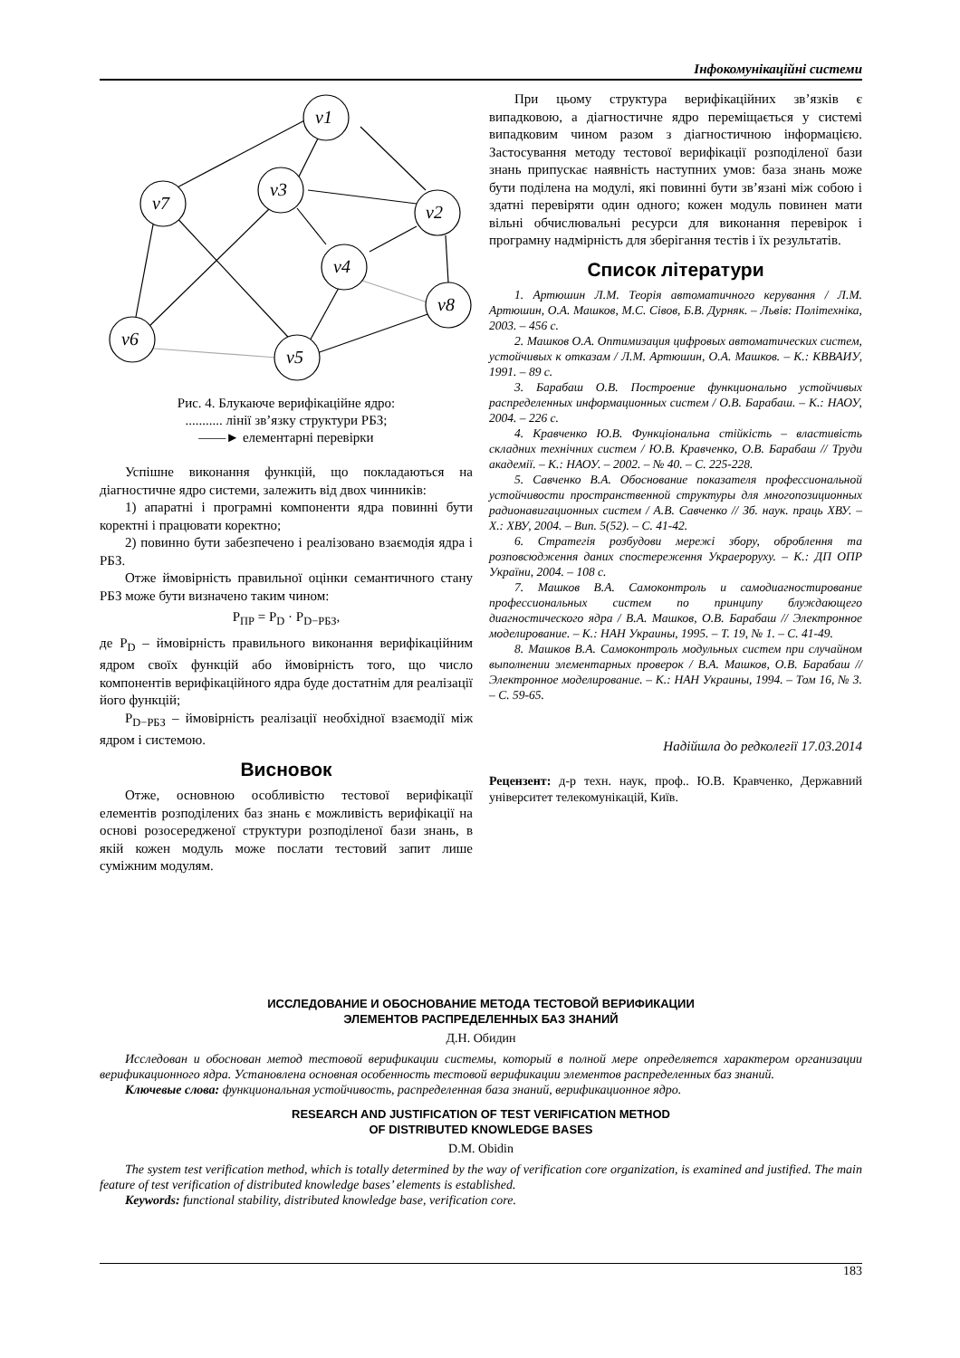Інфокомунікаційні системи
v1
v3
v7
v2
v4
v8
v6
v5
Рис. 4. Блукаюче верифікаційне ядро:
........... лінії зв’язку структури РБЗ;
——► елементарні перевірки
Успішне виконання функцій, що покладаються на діагностичне ядро системи, залежить від двох чинників:
1) апаратні і програмні компоненти ядра повинні бути коректні і працювати коректно;
2) повинно бути забезпечено і реалізовано взаємодія ядра і РБЗ.
Отже ймовірність правильної оцінки семантичного стану РБЗ може бути визначено таким чином:
P<sub>ПР</sub> = P<sub>D</sub> · P<sub>D−РБЗ</sub>,
де P<sub>D</sub> – ймовірність правильного виконання верифікаційним ядром своїх функцій або ймовірність того, що число компонентів верифікаційного ядра буде достатнім для реалізації його функцій;
P<sub>D−РБЗ</sub> – ймовірність реалізації необхідної взаємодії між ядром і системою.
Висновок
Отже, основною особливістю тестової верифікації елементів розподілених баз знань є можливість верифікації на основі розосередженої структури розподіленої бази знань, в якій кожен модуль може послати тестовий запит лише суміжним модулям.
При цьому структура верифікаційних зв’язків є випадковою, а діагностичне ядро переміщається у системі випадковим чином разом з діагностичною інформацією. Застосування методу тестової верифікації розподіленої бази знань припускає наявність наступних умов: база знань може бути поділена на модулі, які повинні бути зв’язані між собою і здатні перевіряти один одного; кожен модуль повинен мати вільні обчислювальні ресурси для виконання перевірок і програмну надмірність для зберігання тестів і їх результатів.
Список літератури
1. Артюшин Л.М. Теорія автоматичного керування / Л.М. Артюшин, О.А. Машков, М.С. Сівов, Б.В. Дурняк. – Львів: Політехніка, 2003. – 456 с.
2. Машков О.А. Оптимизация цифровых автоматических систем, устойчивых к отказам / Л.М. Артюшин, О.А. Машков. – К.: КВВАИУ, 1991. – 89 с.
3. Барабаш О.В. Построение функционально устойчивых распределенных информационных систем / О.В. Барабаш. – К.: НАОУ, 2004. – 226 с.
4. Кравченко Ю.В. Функціональна стійкість – властивість складних технічних систем / Ю.В. Кравченко, О.В. Барабаш // Труди академії. – К.: НАОУ. – 2002. – № 40. – С. 225-228.
5. Савченко В.А. Обоснование показателя профессиональной устойчивости пространственной структуры для многопозиционных радионавигационных систем / А.В. Савченко // Зб. наук. праць ХВУ. – Х.: ХВУ, 2004. – Вип. 5(52). – С. 41-42.
6. Стратегія розбудови мережі збору, оброблення та розповсюдження даних спостереження Украероруху. – К.: ДП ОПР України, 2004. – 108 с.
7. Машков В.А. Самоконтроль и самодиагностирование профессиональных систем по принципу блуждающего диагностического ядра / В.А. Машков, О.В. Барабаш // Электронное моделирование. – К.: НАН Украины, 1995. – Т. 19, № 1. – С. 41-49.
8. Машков В.А. Самоконтроль модульных систем при случайном выполнении элементарных проверок / В.А. Машков, О.В. Барабаш // Электронное моделирование. – К.: НАН Украины, 1994. – Том 16, № 3. – С. 59-65.
Надійшла до редколегії 17.03.2014
Рецензент: д-р техн. наук, проф.. Ю.В. Кравченко, Державний університет телекомунікацій, Київ.
ИССЛЕДОВАНИЕ И ОБОСНОВАНИЕ МЕТОДА ТЕСТОВОЙ ВЕРИФИКАЦИИ
ЭЛЕМЕНТОВ РАСПРЕДЕЛЕННЫХ БАЗ ЗНАНИЙ
Д.Н. Обидин
Исследован и обоснован метод тестовой верификации системы, который в полной мере определяется характером организации верификационного ядра. Установлена основная особенность тестовой верификации элементов распределенных баз знаний.
Ключевые слова: функциональная устойчивость, распределенная база знаний, верификационное ядро.
RESEARCH AND JUSTIFICATION OF TEST VERIFICATION METHOD
OF DISTRIBUTED KNOWLEDGE BASES
D.M. Obidin
The system test verification method, which is totally determined by the way of verification core organization, is examined and justified. The main feature of test verification of distributed knowledge bases’ elements is established.
Keywords: functional stability, distributed knowledge base, verification core.
183